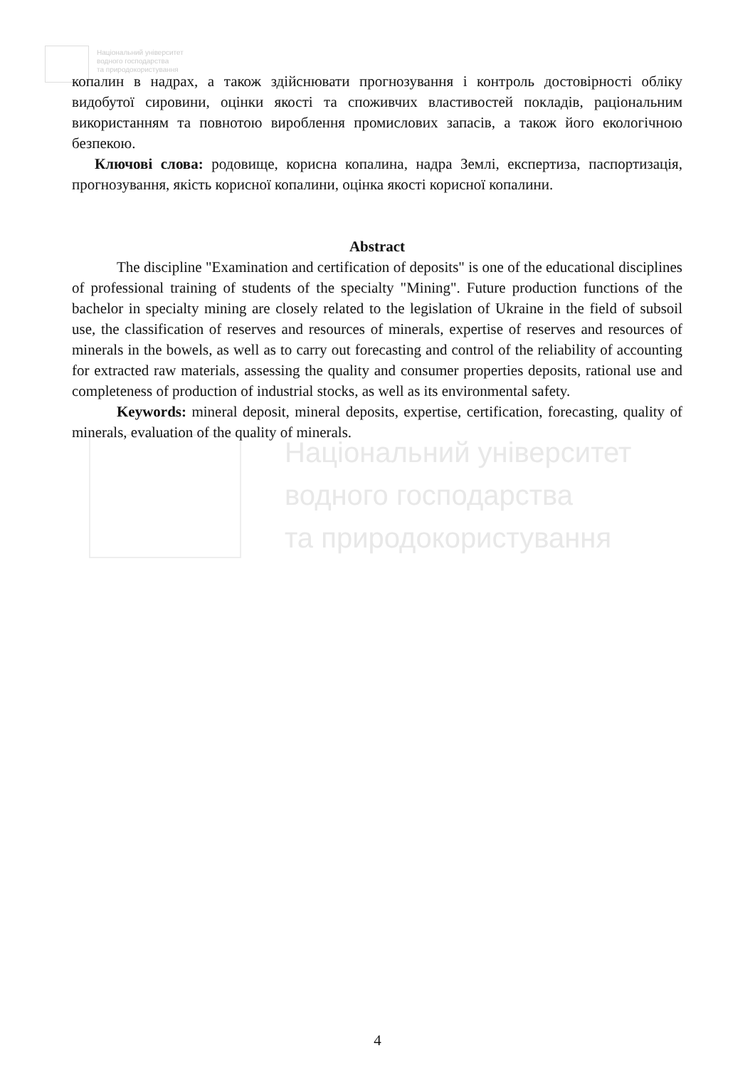Національний університет
водного господарства
та природокористування
Національний університет
водного господарства
та природокористування
копалин в надрах, а також здійснювати прогнозування і контроль достовірності обліку видобутої сировини, оцінки якості та споживчих властивостей покладів, раціональним використанням та повнотою вироблення промислових запасів, а також його екологічною безпекою.
Ключові слова: родовище, корисна копалина, надра Землі, експертиза, паспортизація, прогнозування, якість корисної копалини, оцінка якості корисної копалини.
Abstract
The discipline "Examination and certification of deposits" is one of the educational disciplines of professional training of students of the specialty "Mining". Future production functions of the bachelor in specialty mining are closely related to the legislation of Ukraine in the field of subsoil use, the classification of reserves and resources of minerals, expertise of reserves and resources of minerals in the bowels, as well as to carry out forecasting and control of the reliability of accounting for extracted raw materials, assessing the quality and consumer properties deposits, rational use and completeness of production of industrial stocks, as well as its environmental safety.
Keywords: mineral deposit, mineral deposits, expertise, certification, forecasting, quality of minerals, evaluation of the quality of minerals.
4